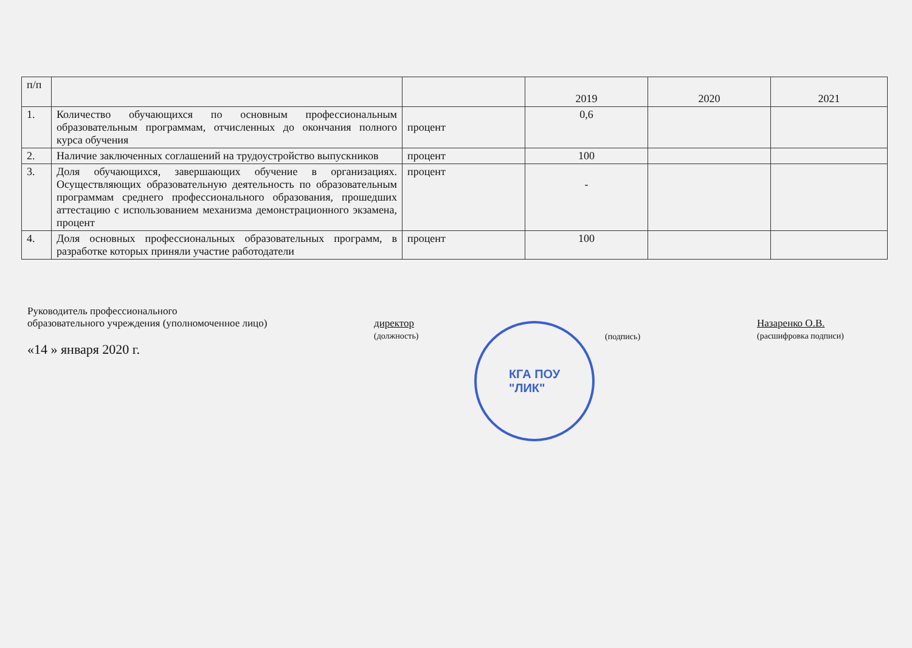| п/п | | | 2019 | 2020 | 2021 |
| --- | --- | --- | --- | --- | --- |
| 1. | Количество обучающихся по основным профессиональным образовательным программам, отчисленных до окончания полного курса обучения | процент | 0,6 | | |
| 2. | Наличие заключенных соглашений на трудоустройство выпускников | процент | 100 | | |
| 3. | Доля обучающихся, завершающих обучение в организациях. Осуществляющих образовательную деятельность по образовательным программам среднего профессионального образования, прошедших аттестацию с использованием механизма демонстрационного экзамена, процент | процент | - | | |
| 4. | Доля основных профессиональных образовательных программ, в разработке которых приняли участие работодатели | процент | 100 | | |
Руководитель профессионального
образовательного учреждения (уполномоченное лицо)
«14 » января 2020 г.
директор
(должность)
(подпись)
Назаренко О.В.
(расшифровка подписи)
КГА ПОУ
"ЛИК"